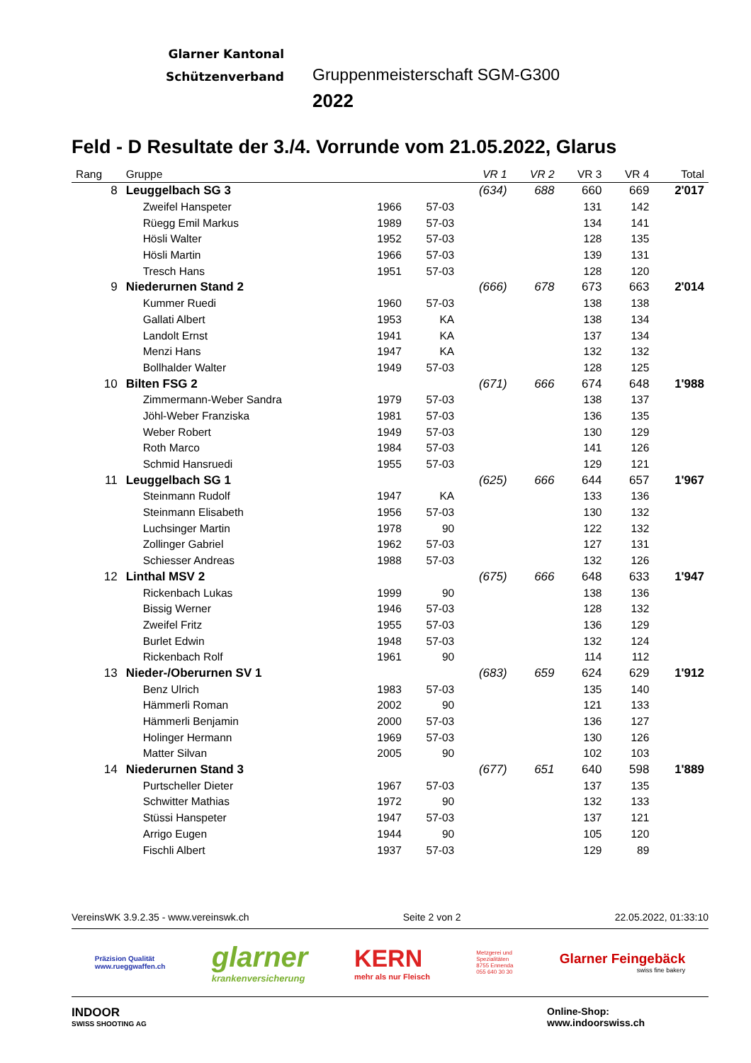Glarner Kantonal
Schützenverband
Gruppenmeisterschaft SGM-G300
2022
Feld - D Resultate der 3./4. Vorrunde vom 21.05.2022, Glarus
| Rang | Gruppe | | | VR 1 | VR 2 | VR 3 | VR 4 | Total |
| --- | --- | --- | --- | --- | --- | --- | --- | --- |
| 8 | Leuggelbach SG 3 | | | (634) | 688 | 660 | 669 | 2'017 |
| | Zweifel Hanspeter | 1966 | 57-03 | | | 131 | 142 | |
| | Rüegg Emil Markus | 1989 | 57-03 | | | 134 | 141 | |
| | Hösli Walter | 1952 | 57-03 | | | 128 | 135 | |
| | Hösli Martin | 1966 | 57-03 | | | 139 | 131 | |
| | Tresch Hans | 1951 | 57-03 | | | 128 | 120 | |
| 9 | Niederurnen Stand 2 | | | (666) | 678 | 673 | 663 | 2'014 |
| | Kummer Ruedi | 1960 | 57-03 | | | 138 | 138 | |
| | Gallati Albert | 1953 | KA | | | 138 | 134 | |
| | Landolt Ernst | 1941 | KA | | | 137 | 134 | |
| | Menzi Hans | 1947 | KA | | | 132 | 132 | |
| | Bollhalder Walter | 1949 | 57-03 | | | 128 | 125 | |
| 10 | Bilten FSG 2 | | | (671) | 666 | 674 | 648 | 1'988 |
| | Zimmermann-Weber Sandra | 1979 | 57-03 | | | 138 | 137 | |
| | Jöhl-Weber Franziska | 1981 | 57-03 | | | 136 | 135 | |
| | Weber Robert | 1949 | 57-03 | | | 130 | 129 | |
| | Roth Marco | 1984 | 57-03 | | | 141 | 126 | |
| | Schmid Hansruedi | 1955 | 57-03 | | | 129 | 121 | |
| 11 | Leuggelbach SG 1 | | | (625) | 666 | 644 | 657 | 1'967 |
| | Steinmann Rudolf | 1947 | KA | | | 133 | 136 | |
| | Steinmann Elisabeth | 1956 | 57-03 | | | 130 | 132 | |
| | Luchsinger Martin | 1978 | 90 | | | 122 | 132 | |
| | Zollinger Gabriel | 1962 | 57-03 | | | 127 | 131 | |
| | Schiesser Andreas | 1988 | 57-03 | | | 132 | 126 | |
| 12 | Linthal MSV 2 | | | (675) | 666 | 648 | 633 | 1'947 |
| | Rickenbach Lukas | 1999 | 90 | | | 138 | 136 | |
| | Bissig Werner | 1946 | 57-03 | | | 128 | 132 | |
| | Zweifel Fritz | 1955 | 57-03 | | | 136 | 129 | |
| | Burlet Edwin | 1948 | 57-03 | | | 132 | 124 | |
| | Rickenbach Rolf | 1961 | 90 | | | 114 | 112 | |
| 13 | Nieder-/Oberurnen SV 1 | | | (683) | 659 | 624 | 629 | 1'912 |
| | Benz Ulrich | 1983 | 57-03 | | | 135 | 140 | |
| | Hämmerli Roman | 2002 | 90 | | | 121 | 133 | |
| | Hämmerli Benjamin | 2000 | 57-03 | | | 136 | 127 | |
| | Holinger Hermann | 1969 | 57-03 | | | 130 | 126 | |
| | Matter Silvan | 2005 | 90 | | | 102 | 103 | |
| 14 | Niederurnen Stand 3 | | | (677) | 651 | 640 | 598 | 1'889 |
| | Purtscheller Dieter | 1967 | 57-03 | | | 137 | 135 | |
| | Schwitter Mathias | 1972 | 90 | | | 132 | 133 | |
| | Stüssi Hanspeter | 1947 | 57-03 | | | 137 | 121 | |
| | Arrigo Eugen | 1944 | 90 | | | 105 | 120 | |
| | Fischli Albert | 1937 | 57-03 | | | 129 | 89 | |
VereinsWK 3.9.2.35 - www.vereinswk.ch Seite 2 von 2 22.05.2022, 01:33:10
Präzision Qualität
www.rueggwaffen.ch
glarner
krankenversicherung
KERN
mehr als nur Fleisch
Metzgerei und
Spezialitäten
8755 Ennenda
055 640 30 30
Glarner Feingebäck
swiss fine bakery
INDOOR
SWISS SHOOTING AG
Online-Shop:
www.indoorswiss.ch